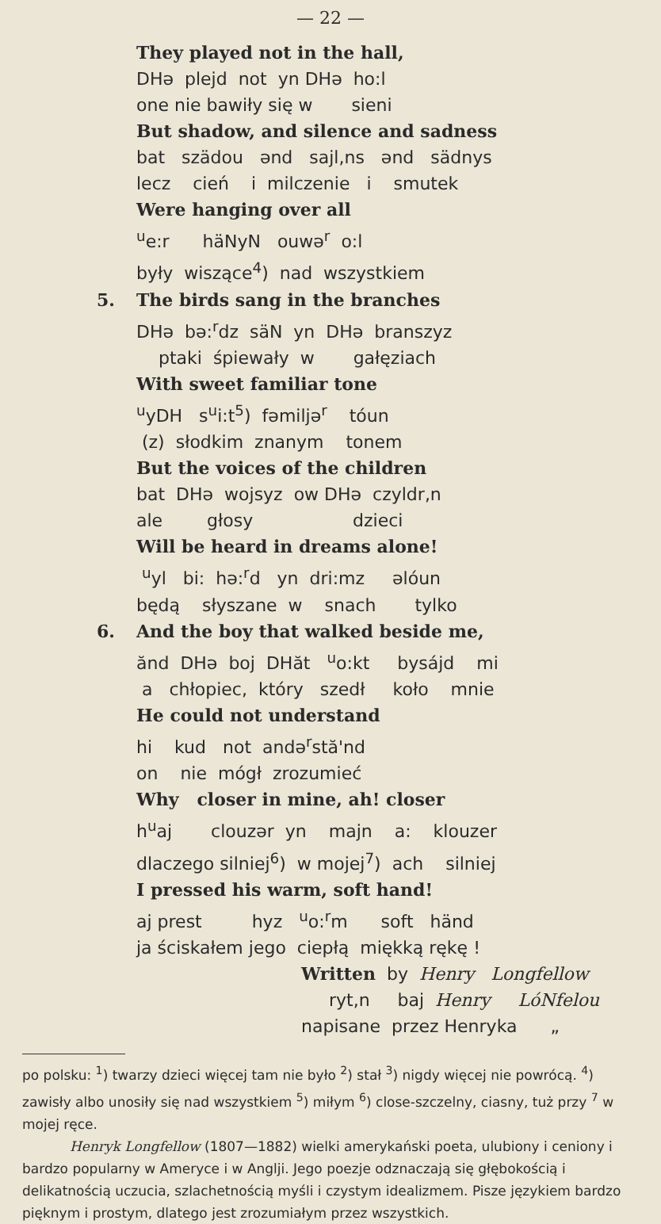— 22 —
They played not in the hall,
DHə plejd not yn DHə ho:l
one nie bawiły się w sieni
But shadow, and silence and sadness
bat szädou ənd sajl,ns ənd sädnys
lecz cień i milczenie i smutek
Were hanging over all
<sup>u</sup> e:r häNyN ouwə<sup>r</sup> o:l
były wiszące<sup>4</sup>) nad wszystkiem
5. The birds sang in the branches
DHə bə:<sup>r</sup>dz säN yn DHə branszyz
ptaki śpiewały w gałęziach
With sweet familiar tone
<sup>u</sup> yDH s<sup>u</sup>i:t<sup>5</sup>) fəmiljə<sup>r</sup> tóun
(z) słodkim znanym tonem
But the voices of the children
bat DHə wojsyz ow DHə czyldr,n
ale głosy dzieci
Will be heard in dreams alone!
<sup>u</sup> yl bi: hə:<sup>r</sup>d yn dri:mz əlóun
będą słyszane w snach tylko
6. And the boy that walked beside me,
ănd DHə boj DHăt <sup>u</sup>o:kt bysájd mi
a chłopiec, który szedł koło mnie
He could not understand
hi kud not andə<sup>r</sup>stă'nd
on nie mógł zrozumieć
Why closer in mine, ah! closer
h<sup>u</sup>aj clouzər yn majn a: klouzer
dlaczego silniej<sup>6</sup>) w mojej<sup>7</sup>) ach silniej
I pressed his warm, soft hand!
aj prest hyz <sup>u</sup>o:<sup>r</sup>m soft händ
ja ściskałem jego ciepłą miękką rękę !
Written by Henry Longfellow
ryt,n baj Henry LóNfelou
napisane przez Henryka „
po polsku: <sup>1</sup>) twarzy dzieci więcej tam nie było <sup>2</sup>) stał <sup>3</sup>) nigdy więcej nie powrócą. <sup>4</sup>) zawisły albo unosiły się nad wszystkiem <sup>5</sup>) miłym <sup>6</sup>) close-szczelny, ciasny, tuż przy <sup>7</sup> w mojej ręce.
Henryk Longfellow (1807—1882) wielki amerykański poeta, ulubiony i ceniony i bardzo popularny w Ameryce i w Anglji. Jego poezje odznaczają się głębokością i delikatnością uczucia, szlachetnością myśli i czystym idealizmem. Pisze językiem bardzo pięknym i prostym, dlatego jest zrozumiałym przez wszystkich.